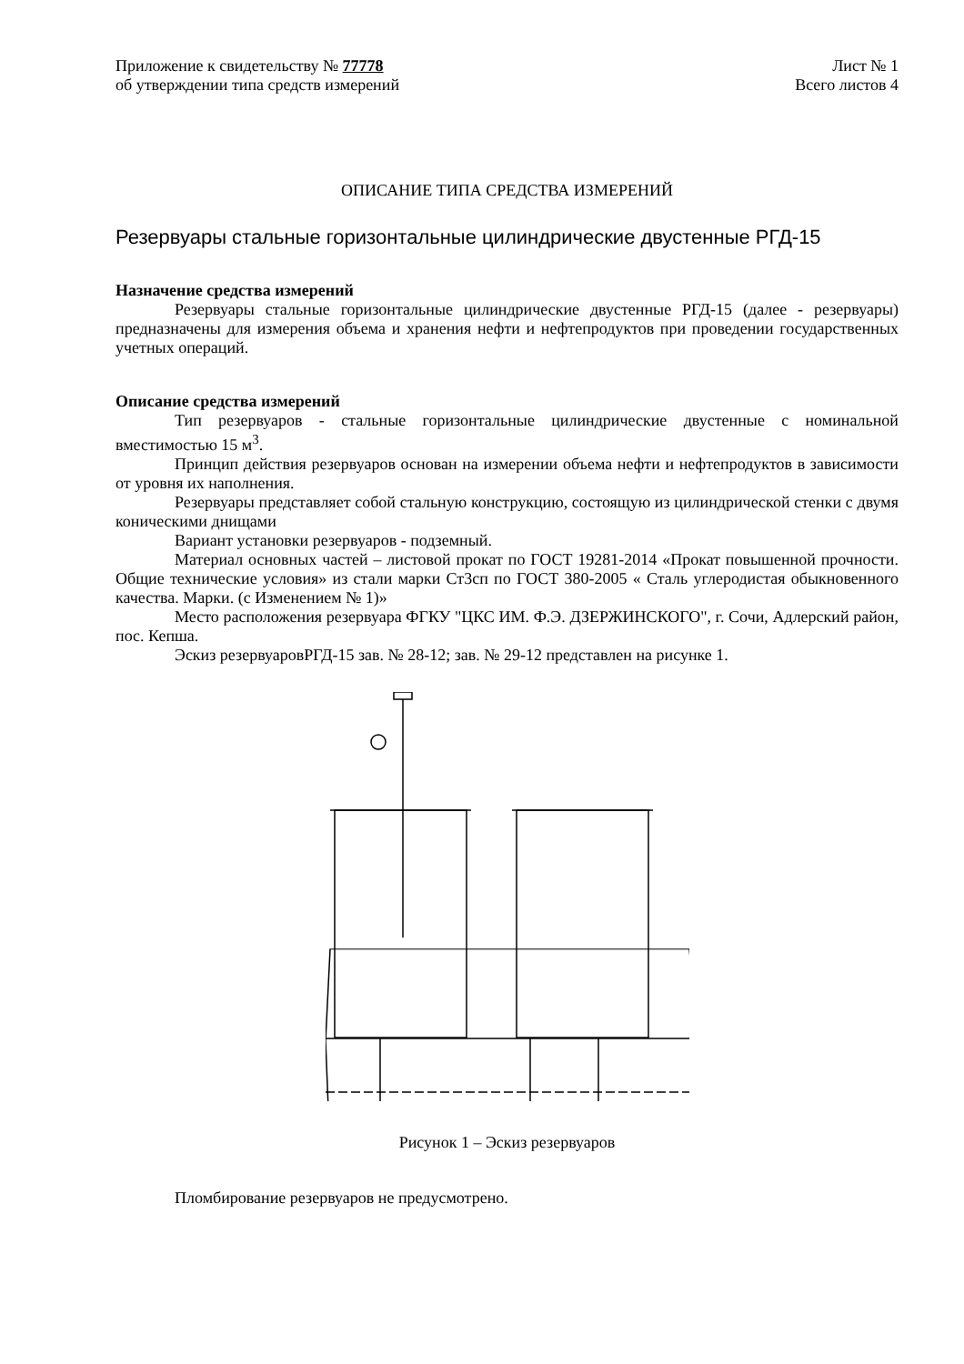Приложение к свидетельству № 77778
об утверждении типа средств измерений
Лист № 1
Всего листов 4
ОПИСАНИЕ ТИПА СРЕДСТВА ИЗМЕРЕНИЙ
Резервуары стальные горизонтальные цилиндрические двустенные РГД-15
Назначение средства измерений
Резервуары стальные горизонтальные цилиндрические двустенные РГД-15 (далее - резервуары) предназначены для измерения объема и хранения нефти и нефтепродуктов при проведении государственных учетных операций.
Описание средства измерений
Тип резервуаров - стальные горизонтальные цилиндрические двустенные с номинальной вместимостью 15 м<sup>3</sup>.
Принцип действия резервуаров основан на измерении объема нефти и нефтепродуктов в зависимости от уровня их наполнения.
Резервуары представляет собой стальную конструкцию, состоящую из цилиндрической стенки с двумя коническими днищами
Вариант установки резервуаров - подземный.
Материал основных частей – листовой прокат по ГОСТ 19281-2014 «Прокат повышенной прочности. Общие технические условия» из стали марки Ст3сп по ГОСТ 380-2005 « Сталь углеродистая обыкновенного качества. Марки. (с Изменением № 1)»
Место расположения резервуара ФГКУ "ЦКС ИМ. Ф.Э. ДЗЕРЖИНСКОГО", г. Сочи, Адлерский район, пос. Кепша.
Эскиз резервуаровРГД-15 зав. № 28-12; зав. № 29-12 представлен на рисунке 1.
Рисунок 1 – Эскиз резервуаров
Пломбирование резервуаров не предусмотрено.